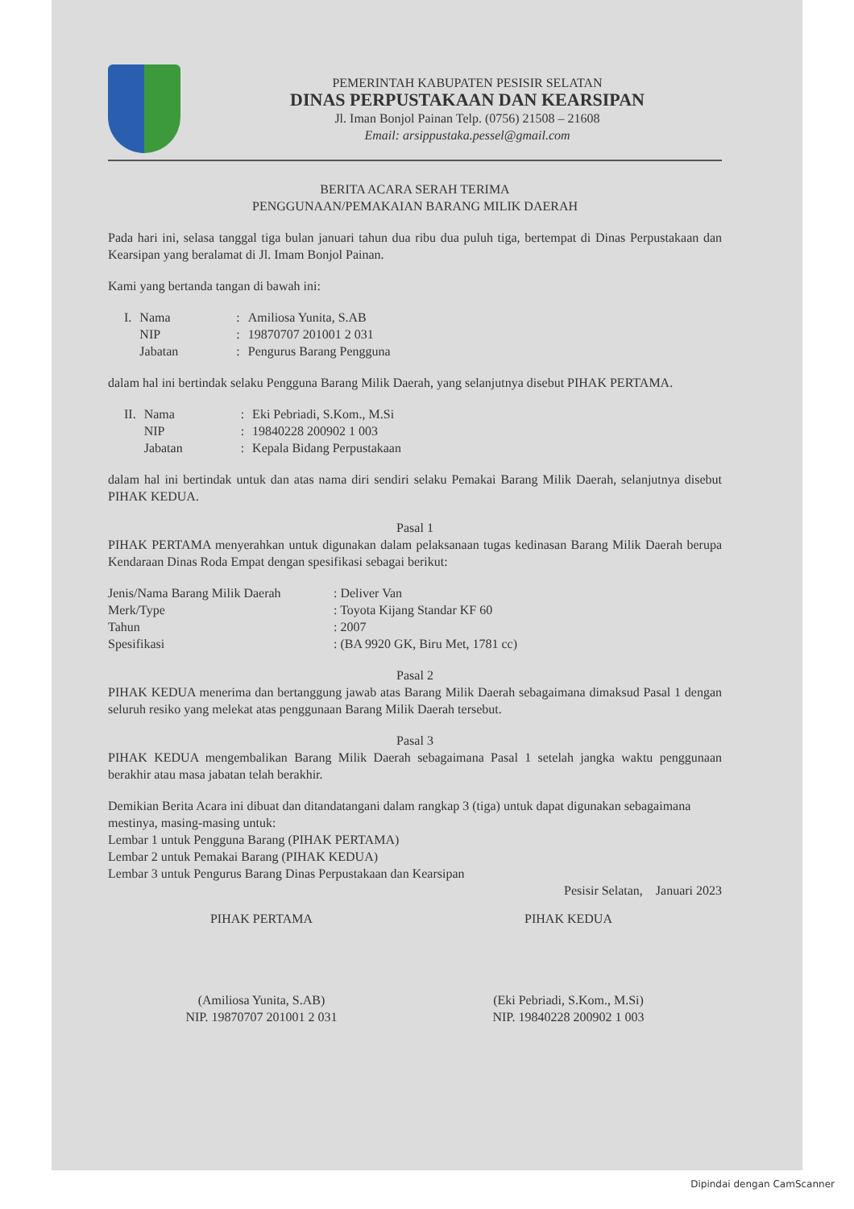PEMERINTAH KABUPATEN PESISIR SELATAN
DINAS PERPUSTAKAAN DAN KEARSIPAN
Jl. Iman Bonjol Painan Telp. (0756) 21508 – 21608
Email: arsippustaka.pessel@gmail.com
BERITA ACARA SERAH TERIMA
PENGGUNAAN/PEMAKAIAN BARANG MILIK DAERAH
Pada hari ini, selasa tanggal tiga bulan januari tahun dua ribu dua puluh tiga, bertempat di Dinas Perpustakaan dan Kearsipan yang beralamat di Jl. Imam Bonjol Painan.
Kami yang bertanda tangan di bawah ini:
| I. | Nama | : | Amiliosa Yunita, S.AB |
| | NIP | : | 19870707 201001 2 031 |
| | Jabatan | : | Pengurus Barang Pengguna |
dalam hal ini bertindak selaku Pengguna Barang Milik Daerah, yang selanjutnya disebut PIHAK PERTAMA.
| II. | Nama | : | Eki Pebriadi, S.Kom., M.Si |
| | NIP | : | 19840228 200902 1 003 |
| | Jabatan | : | Kepala Bidang Perpustakaan |
dalam hal ini bertindak untuk dan atas nama diri sendiri selaku Pemakai Barang Milik Daerah, selanjutnya disebut PIHAK KEDUA.
Pasal 1
PIHAK PERTAMA menyerahkan untuk digunakan dalam pelaksanaan tugas kedinasan Barang Milik Daerah berupa Kendaraan Dinas Roda Empat dengan spesifikasi sebagai berikut:
| Jenis/Nama Barang Milik Daerah | : Deliver Van |
| Merk/Type | : Toyota Kijang Standar KF 60 |
| Tahun | : 2007 |
| Spesifikasi | : (BA 9920 GK, Biru Met, 1781 cc) |
Pasal 2
PIHAK KEDUA menerima dan bertanggung jawab atas Barang Milik Daerah sebagaimana dimaksud Pasal 1 dengan seluruh resiko yang melekat atas penggunaan Barang Milik Daerah tersebut.
Pasal 3
PIHAK KEDUA mengembalikan Barang Milik Daerah sebagaimana Pasal 1 setelah jangka waktu penggunaan berakhir atau masa jabatan telah berakhir.
Demikian Berita Acara ini dibuat dan ditandatangani dalam rangkap 3 (tiga) untuk dapat digunakan sebagaimana mestinya, masing-masing untuk:
Lembar 1 untuk Pengguna Barang (PIHAK PERTAMA)
Lembar 2 untuk Pemakai Barang (PIHAK KEDUA)
Lembar 3 untuk Pengurus Barang Dinas Perpustakaan dan Kearsipan
Pesisir Selatan, Januari 2023
PIHAK PERTAMA
(Amiliosa Yunita, S.AB)
NIP. 19870707 201001 2 031
PIHAK KEDUA
(Eki Pebriadi, S.Kom., M.Si)
NIP. 19840228 200902 1 003
Dipindai dengan CamScanner